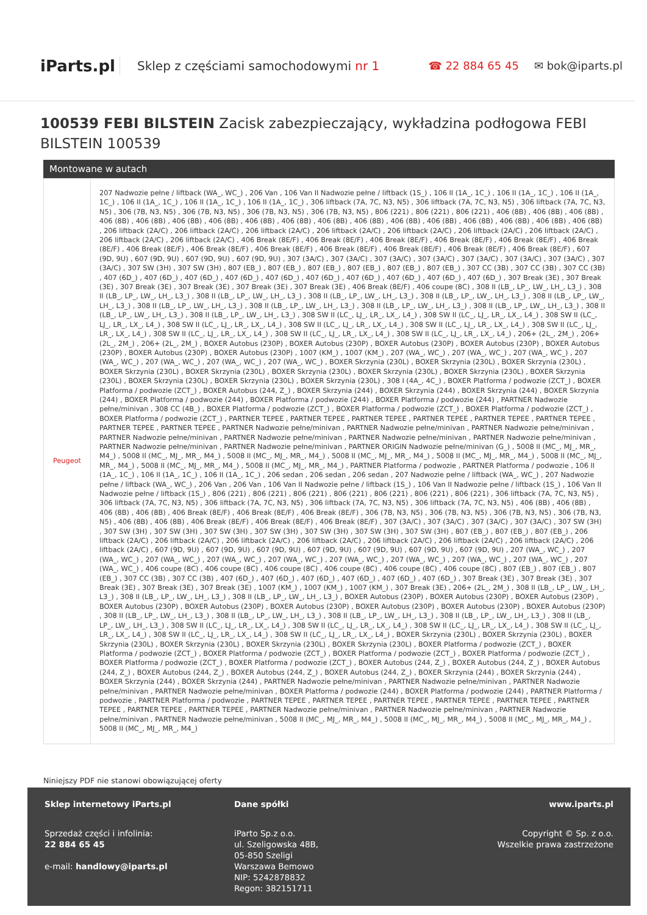iParts.pl
Sklep z częściami samochodowymi nr 1
☎ 22 884 65 45 ✉ bok@iparts.pl
100539 FEBI BILSTEIN Zacisk zabezpieczający, wykładzina podłogowa FEBI BILSTEIN 100539
Montowane w autach
| Peugeot | 207 Nadwozie pełne / liftback (WA_, WC_) , 206 Van , 106 Van II Nadwozie pełne / liftback (1S_) , 106 II (1A_, 1C_) , 106 II (1A_, 1C_) , 106 II (1A_, 1C_) , 106 II (1A_, 1C_) , 106 II (1A_, 1C_) , 106 II (1A_, 1C_) , 306 liftback (7A, 7C, N3, N5) , 306 liftback (7A, 7C, N3, N5) , 306 liftback (7A, 7C, N3, N5) , 306 (7B, N3, N5) , 306 (7B, N3, N5) , 306 (7B, N3, N5) , 306 (7B, N3, N5) , 806 (221) , 806 (221) , 806 (221) , 406 (8B) , 406 (8B) , 406 (8B) , 406 (8B) , 406 (8B) , 406 (8B) , 406 (8B) , 406 (8B) , 406 (8B) , 406 (8B) , 406 (8B) , 406 (8B) , 406 (8B) , 406 (8B) , 406 (8B) , 406 (8B) , 406 (8B) , 206 liftback (2A/C) , 206 liftback (2A/C) , 206 liftback (2A/C) , 206 liftback (2A/C) , 206 liftback (2A/C) , 206 liftback (2A/C) , 206 liftback (2A/C) , 206 liftback (2A/C) , 206 liftback (2A/C) , 406 Break (8E/F) , 406 Break (8E/F) , 406 Break (8E/F) , 406 Break (8E/F) , 406 Break (8E/F) , 406 Break (8E/F) , 406 Break (8E/F) , 406 Break (8E/F) , 406 Break (8E/F) , 406 Break (8E/F) , 406 Break (8E/F) , 406 Break (8E/F) , 406 Break (8E/F) , 607 (9D, 9U) , 607 (9D, 9U) , 607 (9D, 9U) , 607 (9D, 9U) , 307 (3A/C) , 307 (3A/C) , 307 (3A/C) , 307 (3A/C) , 307 (3A/C) , 307 (3A/C) , 307 (3A/C) , 307 (3A/C) , 307 SW (3H) , 307 SW (3H) , 807 (EB_) , 807 (EB_) , 807 (EB_) , 807 (EB_) , 807 (EB_) , 807 (EB_) , 307 CC (3B) , 307 CC (3B) , 307 CC (3B) , 407 (6D_) , 407 (6D_) , 407 (6D_) , 407 (6D_) , 407 (6D_) , 407 (6D_) , 407 (6D_) , 407 (6D_) , 407 (6D_) , 407 (6D_) , 307 Break (3E) , 307 Break (3E) , 307 Break (3E) , 307 Break (3E) , 307 Break (3E) , 307 Break (3E) , 406 Break (8E/F) , 406 coupe (8C) , 308 II (LB_, LP_, LW_, LH_, L3_) , 308 II (LB_, LP_, LW_, LH_, L3_) , 308 II (LB_, LP_, LW_, LH_, L3_) , 308 II (LB_, LP_, LW_, LH_, L3_) , 308 II (LB_, LP_, LW_, LH_, L3_) , 308 II (LB_, LP_, LW_, LH_, L3_) , 308 II (LB_, LP_, LW_, LH_, L3_) , 308 II (LB_, LP_, LW_, LH_, L3_) , 308 II (LB_, LP_, LW_, LH_, L3_) , 308 II (LB_, LP_, LW_, LH_, L3_) , 308 II (LB_, LP_, LW_, LH_, L3_) , 308 II (LB_, LP_, LW_, LH_, L3_) , 308 SW II (LC_, LJ_, LR_, LX_, L4_) , 308 SW II (LC_, LJ_, LR_, LX_, L4_) , 308 SW II (LC_, LJ_, LR_, LX_, L4_) , 308 SW II (LC_, LJ_, LR_, LX_, L4_) , 308 SW II (LC_, LJ_, LR_, LX_, L4_) , 308 SW II (LC_, LJ_, LR_, LX_, L4_) , 308 SW II (LC_, LJ_, LR_, LX_, L4_) , 308 SW II (LC_, LJ_, LR_, LX_, L4_) , 308 SW II (LC_, LJ_, LR_, LX_, L4_) , 308 SW II (LC_, LJ_, LR_, LX_, L4_) , 206+ (2L_, 2M_) , 206+ (2L_, 2M_) , 206+ (2L_, 2M_) , BOXER Autobus (230P) , BOXER Autobus (230P) , BOXER Autobus (230P) , BOXER Autobus (230P) , BOXER Autobus (230P) , BOXER Autobus (230P) , BOXER Autobus (230P) , 1007 (KM_) , 1007 (KM_) , 207 (WA_, WC_) , 207 (WA_, WC_) , 207 (WA_, WC_) , 207 (WA_, WC_) , 207 (WA_, WC_) , 207 (WA_, WC_) , 207 (WA_, WC_) , BOXER Skrzynia (230L) , BOXER Skrzynia (230L) , BOXER Skrzynia (230L) , BOXER Skrzynia (230L) , BOXER Skrzynia (230L) , BOXER Skrzynia (230L) , BOXER Skrzynia (230L) , BOXER Skrzynia (230L) , BOXER Skrzynia (230L) , BOXER Skrzynia (230L) , BOXER Skrzynia (230L) , BOXER Skrzynia (230L) , 308 I (4A_, 4C_) , BOXER Platforma / podwozie (ZCT_) , BOXER Platforma / podwozie (ZCT_) , BOXER Autobus (244, Z_) , BOXER Skrzynia (244) , BOXER Skrzynia (244) , BOXER Skrzynia (244) , BOXER Skrzynia (244) , BOXER Platforma / podwozie (244) , BOXER Platforma / podwozie (244) , BOXER Platforma / podwozie (244) , PARTNER Nadwozie pełne/minivan , 308 CC (4B_) , BOXER Platforma / podwozie (ZCT_) , BOXER Platforma / podwozie (ZCT_) , BOXER Platforma / podwozie (ZCT_) , BOXER Platforma / podwozie (ZCT_) , PARTNER TEPEE , PARTNER TEPEE , PARTNER TEPEE , PARTNER TEPEE , PARTNER TEPEE , PARTNER TEPEE , PARTNER TEPEE , PARTNER TEPEE , PARTNER Nadwozie pełne/minivan , PARTNER Nadwozie pełne/minivan , PARTNER Nadwozie pełne/minivan , PARTNER Nadwozie pełne/minivan , PARTNER Nadwozie pełne/minivan , PARTNER Nadwozie pełne/minivan , PARTNER Nadwozie pełne/minivan , PARTNER Nadwozie pełne/minivan , PARTNER Nadwozie pełne/minivan , PARTNER ORIGIN Nadwozie pełne/minivan (G_) , 5008 II (MC_, MJ_, MR_, M4_) , 5008 II (MC_, MJ_, MR_, M4_) , 5008 II (MC_, MJ_, MR_, M4_) , 5008 II (MC_, MJ_, MR_, M4_) , 5008 II (MC_, MJ_, MR_, M4_) , 5008 II (MC_, MJ_, MR_, M4_) , 5008 II (MC_, MJ_, MR_, M4_) , 5008 II (MC_, MJ_, MR_, M4_) , PARTNER Platforma / podwozie , PARTNER Platforma / podwozie , 106 II (1A_, 1C_) , 106 II (1A_, 1C_) , 106 II (1A_, 1C_) , 206 sedan , 206 sedan , 206 sedan , 207 Nadwozie pełne / liftback (WA_, WC_) , 207 Nadwozie pełne / liftback (WA_, WC_) , 206 Van , 206 Van , 106 Van II Nadwozie pełne / liftback (1S_) , 106 Van II Nadwozie pełne / liftback (1S_) , 106 Van II Nadwozie pełne / liftback (1S_) , 806 (221) , 806 (221) , 806 (221) , 806 (221) , 806 (221) , 806 (221) , 806 (221) , 306 liftback (7A, 7C, N3, N5) , 306 liftback (7A, 7C, N3, N5) , 306 liftback (7A, 7C, N3, N5) , 306 liftback (7A, 7C, N3, N5) , 306 liftback (7A, 7C, N3, N5) , 406 (8B) , 406 (8B) , 406 (8B) , 406 (8B) , 406 Break (8E/F) , 406 Break (8E/F) , 406 Break (8E/F) , 306 (7B, N3, N5) , 306 (7B, N3, N5) , 306 (7B, N3, N5) , 306 (7B, N3, N5) , 406 (8B) , 406 (8B) , 406 Break (8E/F) , 406 Break (8E/F) , 406 Break (8E/F) , 307 (3A/C) , 307 (3A/C) , 307 (3A/C) , 307 (3A/C) , 307 SW (3H) , 307 SW (3H) , 307 SW (3H) , 307 SW (3H) , 307 SW (3H) , 307 SW (3H) , 307 SW (3H) , 307 SW (3H) , 807 (EB_) , 807 (EB_) , 807 (EB_) , 206 liftback (2A/C) , 206 liftback (2A/C) , 206 liftback (2A/C) , 206 liftback (2A/C) , 206 liftback (2A/C) , 206 liftback (2A/C) , 206 liftback (2A/C) , 206 liftback (2A/C) , 607 (9D, 9U) , 607 (9D, 9U) , 607 (9D, 9U) , 607 (9D, 9U) , 607 (9D, 9U) , 607 (9D, 9U) , 607 (9D, 9U) , 207 (WA_, WC_) , 207 (WA_, WC_) , 207 (WA_, WC_) , 207 (WA_, WC_) , 207 (WA_, WC_) , 207 (WA_, WC_) , 207 (WA_, WC_) , 207 (WA_, WC_) , 207 (WA_, WC_) , 207 (WA_, WC_) , 406 coupe (8C) , 406 coupe (8C) , 406 coupe (8C) , 406 coupe (8C) , 406 coupe (8C) , 406 coupe (8C) , 807 (EB_) , 807 (EB_) , 807 (EB_) , 307 CC (3B) , 307 CC (3B) , 407 (6D_) , 407 (6D_) , 407 (6D_) , 407 (6D_) , 407 (6D_) , 407 (6D_) , 307 Break (3E) , 307 Break (3E) , 307 Break (3E) , 307 Break (3E) , 307 Break (3E) , 1007 (KM_) , 1007 (KM_) , 1007 (KM_) , 307 Break (3E) , 206+ (2L_, 2M_) , 308 II (LB_, LP_, LW_, LH_, L3_) , 308 II (LB_, LP_, LW_, LH_, L3_) , 308 II (LB_, LP_, LW_, LH_, L3_) , BOXER Autobus (230P) , BOXER Autobus (230P) , BOXER Autobus (230P) , BOXER Autobus (230P) , BOXER Autobus (230P) , BOXER Autobus (230P) , BOXER Autobus (230P) , BOXER Autobus (230P) , BOXER Autobus (230P) , 308 II (LB_, LP_, LW_, LH_, L3_) , 308 II (LB_, LP_, LW_, LH_, L3_) , 308 II (LB_, LP_, LW_, LH_, L3_) , 308 II (LB_, LP_, LW_, LH_, L3_) , 308 II (LB_, LP_, LW_, LH_, L3_) , 308 SW II (LC_, LJ_, LR_, LX_, L4_) , 308 SW II (LC_, LJ_, LR_, LX_, L4_) , 308 SW II (LC_, LJ_, LR_, LX_, L4_) , 308 SW II (LC_, LJ_, LR_, LX_, L4_) , 308 SW II (LC_, LJ_, LR_, LX_, L4_) , 308 SW II (LC_, LJ_, LR_, LX_, L4_) , BOXER Skrzynia (230L) , BOXER Skrzynia (230L) , BOXER Skrzynia (230L) , BOXER Skrzynia (230L) , BOXER Skrzynia (230L) , BOXER Skrzynia (230L) , BOXER Platforma / podwozie (ZCT_) , BOXER Platforma / podwozie (ZCT_) , BOXER Platforma / podwozie (ZCT_) , BOXER Platforma / podwozie (ZCT_) , BOXER Platforma / podwozie (ZCT_) , BOXER Platforma / podwozie (ZCT_) , BOXER Platforma / podwozie (ZCT_) , BOXER Autobus (244, Z_) , BOXER Autobus (244, Z_) , BOXER Autobus (244, Z_) , BOXER Autobus (244, Z_) , BOXER Autobus (244, Z_) , BOXER Autobus (244, Z_) , BOXER Skrzynia (244) , BOXER Skrzynia (244) , BOXER Skrzynia (244) , BOXER Skrzynia (244) , PARTNER Nadwozie pełne/minivan , PARTNER Nadwozie pełne/minivan , PARTNER Nadwozie pełne/minivan , PARTNER Nadwozie pełne/minivan , BOXER Platforma / podwozie (244) , BOXER Platforma / podwozie (244) , PARTNER Platforma / podwozie , PARTNER Platforma / podwozie , PARTNER TEPEE , PARTNER TEPEE , PARTNER TEPEE , PARTNER TEPEE , PARTNER TEPEE , PARTNER TEPEE , PARTNER TEPEE , PARTNER TEPEE , PARTNER Nadwozie pełne/minivan , PARTNER Nadwozie pełne/minivan , PARTNER Nadwozie pełne/minivan , PARTNER Nadwozie pełne/minivan , 5008 II (MC_, MJ_, MR_, M4_) , 5008 II (MC_, MJ_, MR_, M4_) , 5008 II (MC_, MJ_, MR_, M4_) , 5008 II (MC_, MJ_, MR_, M4_) |
Niniejszy PDF nie stanowi obowiązującej oferty
Sklep internetowy iParts.pl
Sprzedaż części i infolinia:
22 884 65 45
e-mail: handlowy@iparts.pl
Dane spółki
iParto Sp.z o.o.
ul. Szeligowska 48B,
05-850 Szeligi
Warszawa Bemowo
NIP: 5242878832
Regon: 382151711
www.iparts.pl
Copyright © Sp. z o.o.
Wszelkie prawa zastrzeżone